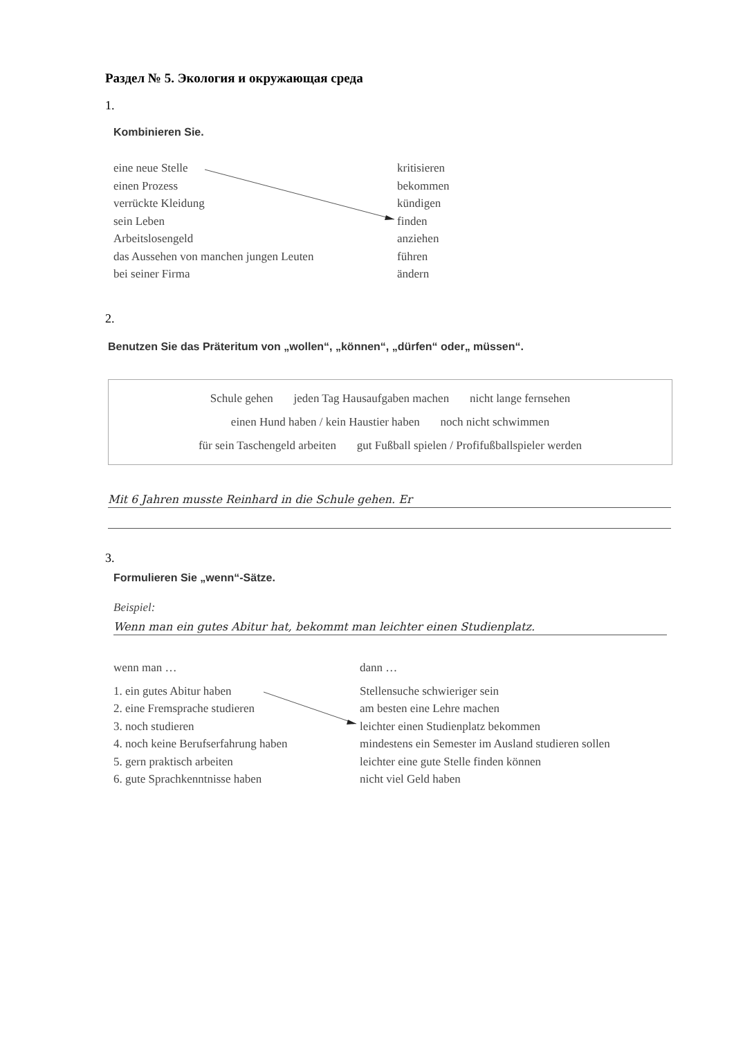Раздел № 5. Экология и окружающая среда
1.
Kombinieren Sie.
eine neue Stelle kritisieren
einen Prozess bekommen
verrückte Kleidung kündigen
sein Leben finden
Arbeitslosengeld anziehen
das Aussehen von manchen jungen Leuten führen
bei seiner Firma ändern
2.
Benutzen Sie das Präteritum von „wollen“, „können“, „dürfen“ oder„ müssen“.
Schule gehen jeden Tag Hausaufgaben machen nicht lange fernsehen
einen Hund haben / kein Haustier haben noch nicht schwimmen
für sein Taschengeld arbeiten gut Fußball spielen / Profifußballspieler werden
Mit 6 Jahren musste Reinhard in die Schule gehen. Er
3.
Formulieren Sie „wenn“-Sätze.
Beispiel:
Wenn man ein gutes Abitur hat, bekommt man leichter einen Studienplatz.
wenn man … dann …
1. ein gutes Abitur haben Stellensuche schwieriger sein
2. eine Fremsprache studieren am besten eine Lehre machen
3. noch studieren leichter einen Studienplatz bekommen
4. noch keine Berufserfahrung haben
mindestens ein Semester im Ausland studieren sollen
5. gern praktisch arbeiten leichter eine gute Stelle finden können
6. gute Sprachkenntnisse haben nicht viel Geld haben